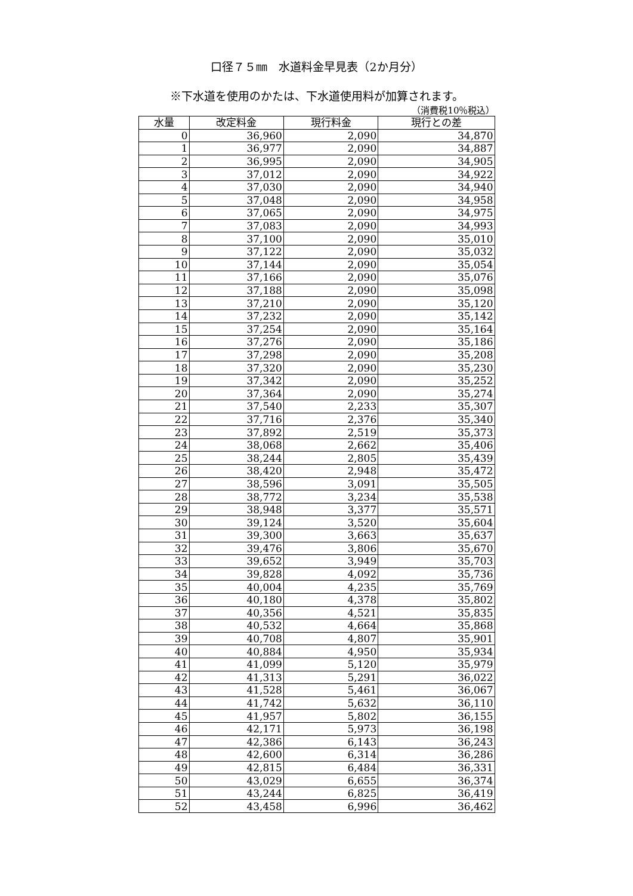口径７５㎜　水道料金早見表（2か月分）
※下水道を使用のかたは、下水道使用料が加算されます。
（消費税10％税込）
| 水量 | 改定料金 | 現行料金 | 現行との差 |
| --- | --- | --- | --- |
| 0 | 36,960 | 2,090 | 34,870 |
| 1 | 36,977 | 2,090 | 34,887 |
| 2 | 36,995 | 2,090 | 34,905 |
| 3 | 37,012 | 2,090 | 34,922 |
| 4 | 37,030 | 2,090 | 34,940 |
| 5 | 37,048 | 2,090 | 34,958 |
| 6 | 37,065 | 2,090 | 34,975 |
| 7 | 37,083 | 2,090 | 34,993 |
| 8 | 37,100 | 2,090 | 35,010 |
| 9 | 37,122 | 2,090 | 35,032 |
| 10 | 37,144 | 2,090 | 35,054 |
| 11 | 37,166 | 2,090 | 35,076 |
| 12 | 37,188 | 2,090 | 35,098 |
| 13 | 37,210 | 2,090 | 35,120 |
| 14 | 37,232 | 2,090 | 35,142 |
| 15 | 37,254 | 2,090 | 35,164 |
| 16 | 37,276 | 2,090 | 35,186 |
| 17 | 37,298 | 2,090 | 35,208 |
| 18 | 37,320 | 2,090 | 35,230 |
| 19 | 37,342 | 2,090 | 35,252 |
| 20 | 37,364 | 2,090 | 35,274 |
| 21 | 37,540 | 2,233 | 35,307 |
| 22 | 37,716 | 2,376 | 35,340 |
| 23 | 37,892 | 2,519 | 35,373 |
| 24 | 38,068 | 2,662 | 35,406 |
| 25 | 38,244 | 2,805 | 35,439 |
| 26 | 38,420 | 2,948 | 35,472 |
| 27 | 38,596 | 3,091 | 35,505 |
| 28 | 38,772 | 3,234 | 35,538 |
| 29 | 38,948 | 3,377 | 35,571 |
| 30 | 39,124 | 3,520 | 35,604 |
| 31 | 39,300 | 3,663 | 35,637 |
| 32 | 39,476 | 3,806 | 35,670 |
| 33 | 39,652 | 3,949 | 35,703 |
| 34 | 39,828 | 4,092 | 35,736 |
| 35 | 40,004 | 4,235 | 35,769 |
| 36 | 40,180 | 4,378 | 35,802 |
| 37 | 40,356 | 4,521 | 35,835 |
| 38 | 40,532 | 4,664 | 35,868 |
| 39 | 40,708 | 4,807 | 35,901 |
| 40 | 40,884 | 4,950 | 35,934 |
| 41 | 41,099 | 5,120 | 35,979 |
| 42 | 41,313 | 5,291 | 36,022 |
| 43 | 41,528 | 5,461 | 36,067 |
| 44 | 41,742 | 5,632 | 36,110 |
| 45 | 41,957 | 5,802 | 36,155 |
| 46 | 42,171 | 5,973 | 36,198 |
| 47 | 42,386 | 6,143 | 36,243 |
| 48 | 42,600 | 6,314 | 36,286 |
| 49 | 42,815 | 6,484 | 36,331 |
| 50 | 43,029 | 6,655 | 36,374 |
| 51 | 43,244 | 6,825 | 36,419 |
| 52 | 43,458 | 6,996 | 36,462 |